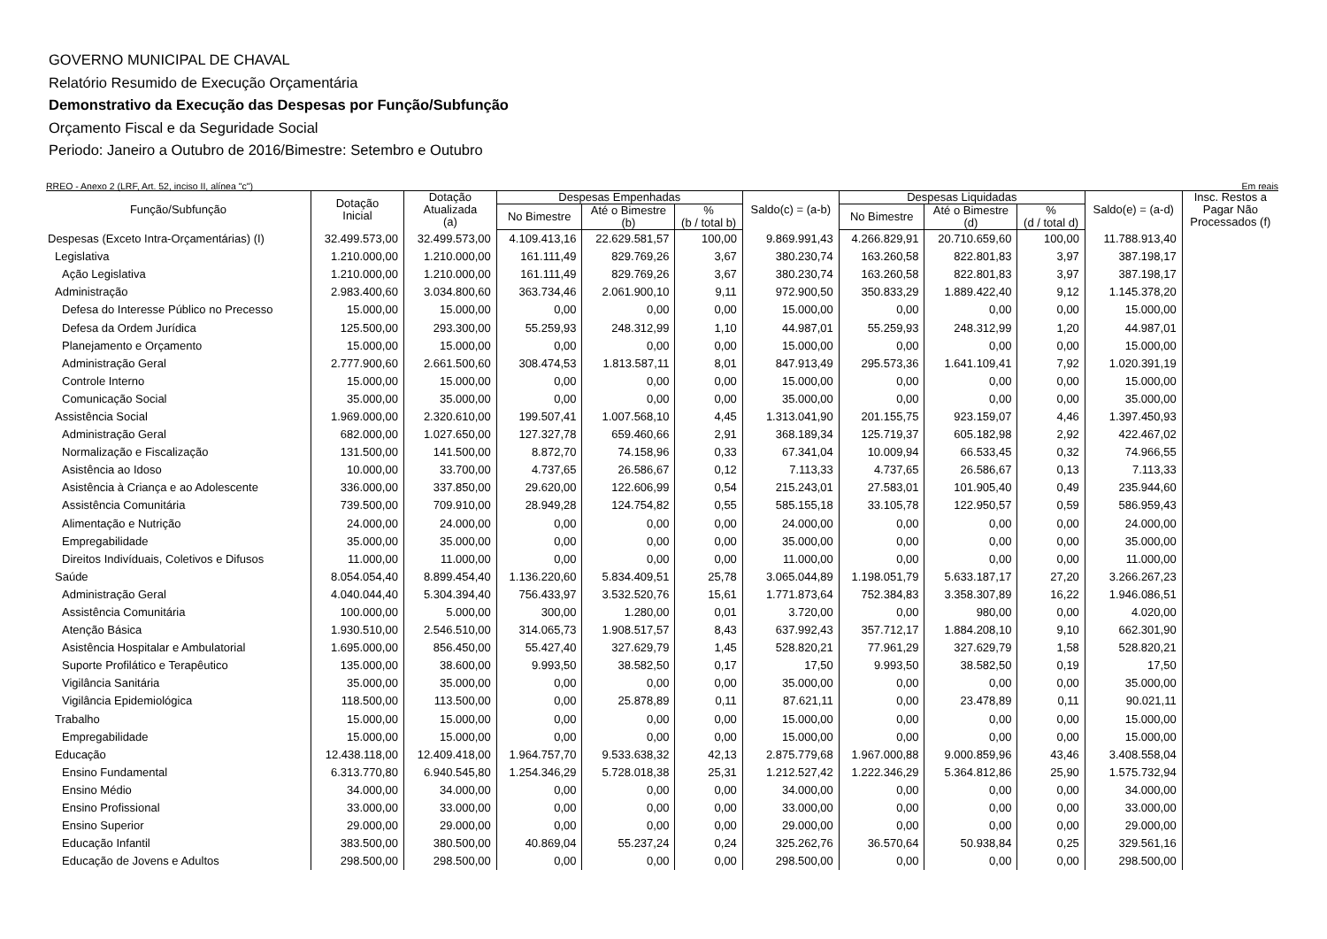GOVERNO MUNICIPAL DE CHAVAL
Relatório Resumido de Execução Orçamentária
Demonstrativo da Execução das Despesas por Função/Subfunção
Orçamento Fiscal e da Seguridade Social
Periodo: Janeiro a Outubro de 2016/Bimestre: Setembro e Outubro
RREO - Anexo 2 (LRF, Art. 52, inciso II, alínea "c") Em reais
| Função/Subfunção | Dotação Inicial | Dotação Atualizada (a) | Despesas Empenhadas | | | Saldo(c) = (a-b) | Despesas Liquidadas | | | Saldo(e) = (a-d) | Insc. Restos a Pagar Não Processados (f) |
| --- | --- | --- | --- | --- | --- | --- | --- | --- | --- | --- | --- |
| | | | No Bimestre | Até o Bimestre (b) | % (b / total b) | | No Bimestre | Até o Bimestre (d) | % (d / total d) | | |
| Despesas (Exceto Intra-Orçamentárias) (I) | 32.499.573,00 | 32.499.573,00 | 4.109.413,16 | 22.629.581,57 | 100,00 | 9.869.991,43 | 4.266.829,91 | 20.710.659,60 | 100,00 | 11.788.913,40 | |
| Legislativa | 1.210.000,00 | 1.210.000,00 | 161.111,49 | 829.769,26 | 3,67 | 380.230,74 | 163.260,58 | 822.801,83 | 3,97 | 387.198,17 | |
| Ação Legislativa | 1.210.000,00 | 1.210.000,00 | 161.111,49 | 829.769,26 | 3,67 | 380.230,74 | 163.260,58 | 822.801,83 | 3,97 | 387.198,17 | |
| Administração | 2.983.400,60 | 3.034.800,60 | 363.734,46 | 2.061.900,10 | 9,11 | 972.900,50 | 350.833,29 | 1.889.422,40 | 9,12 | 1.145.378,20 | |
| Defesa do Interesse Público no Precesso | 15.000,00 | 15.000,00 | 0,00 | 0,00 | 0,00 | 15.000,00 | 0,00 | 0,00 | 0,00 | 15.000,00 | |
| Defesa da Ordem Jurídica | 125.500,00 | 293.300,00 | 55.259,93 | 248.312,99 | 1,10 | 44.987,01 | 55.259,93 | 248.312,99 | 1,20 | 44.987,01 | |
| Planejamento e Orçamento | 15.000,00 | 15.000,00 | 0,00 | 0,00 | 0,00 | 15.000,00 | 0,00 | 0,00 | 0,00 | 15.000,00 | |
| Administração Geral | 2.777.900,60 | 2.661.500,60 | 308.474,53 | 1.813.587,11 | 8,01 | 847.913,49 | 295.573,36 | 1.641.109,41 | 7,92 | 1.020.391,19 | |
| Controle Interno | 15.000,00 | 15.000,00 | 0,00 | 0,00 | 0,00 | 15.000,00 | 0,00 | 0,00 | 0,00 | 15.000,00 | |
| Comunicação Social | 35.000,00 | 35.000,00 | 0,00 | 0,00 | 0,00 | 35.000,00 | 0,00 | 0,00 | 0,00 | 35.000,00 | |
| Assistência Social | 1.969.000,00 | 2.320.610,00 | 199.507,41 | 1.007.568,10 | 4,45 | 1.313.041,90 | 201.155,75 | 923.159,07 | 4,46 | 1.397.450,93 | |
| Administração Geral | 682.000,00 | 1.027.650,00 | 127.327,78 | 659.460,66 | 2,91 | 368.189,34 | 125.719,37 | 605.182,98 | 2,92 | 422.467,02 | |
| Normalização e Fiscalização | 131.500,00 | 141.500,00 | 8.872,70 | 74.158,96 | 0,33 | 67.341,04 | 10.009,94 | 66.533,45 | 0,32 | 74.966,55 | |
| Asistência ao Idoso | 10.000,00 | 33.700,00 | 4.737,65 | 26.586,67 | 0,12 | 7.113,33 | 4.737,65 | 26.586,67 | 0,13 | 7.113,33 | |
| Asistência à Criança e ao Adolescente | 336.000,00 | 337.850,00 | 29.620,00 | 122.606,99 | 0,54 | 215.243,01 | 27.583,01 | 101.905,40 | 0,49 | 235.944,60 | |
| Assistência Comunitária | 739.500,00 | 709.910,00 | 28.949,28 | 124.754,82 | 0,55 | 585.155,18 | 33.105,78 | 122.950,57 | 0,59 | 586.959,43 | |
| Alimentação e Nutrição | 24.000,00 | 24.000,00 | 0,00 | 0,00 | 0,00 | 24.000,00 | 0,00 | 0,00 | 0,00 | 24.000,00 | |
| Empregabilidade | 35.000,00 | 35.000,00 | 0,00 | 0,00 | 0,00 | 35.000,00 | 0,00 | 0,00 | 0,00 | 35.000,00 | |
| Direitos Indivíduais, Coletivos e Difusos | 11.000,00 | 11.000,00 | 0,00 | 0,00 | 0,00 | 11.000,00 | 0,00 | 0,00 | 0,00 | 11.000,00 | |
| Saúde | 8.054.054,40 | 8.899.454,40 | 1.136.220,60 | 5.834.409,51 | 25,78 | 3.065.044,89 | 1.198.051,79 | 5.633.187,17 | 27,20 | 3.266.267,23 | |
| Administração Geral | 4.040.044,40 | 5.304.394,40 | 756.433,97 | 3.532.520,76 | 15,61 | 1.771.873,64 | 752.384,83 | 3.358.307,89 | 16,22 | 1.946.086,51 | |
| Assistência Comunitária | 100.000,00 | 5.000,00 | 300,00 | 1.280,00 | 0,01 | 3.720,00 | 0,00 | 980,00 | 0,00 | 4.020,00 | |
| Atenção Básica | 1.930.510,00 | 2.546.510,00 | 314.065,73 | 1.908.517,57 | 8,43 | 637.992,43 | 357.712,17 | 1.884.208,10 | 9,10 | 662.301,90 | |
| Asistência Hospitalar e Ambulatorial | 1.695.000,00 | 856.450,00 | 55.427,40 | 327.629,79 | 1,45 | 528.820,21 | 77.961,29 | 327.629,79 | 1,58 | 528.820,21 | |
| Suporte Profilático e Terapêutico | 135.000,00 | 38.600,00 | 9.993,50 | 38.582,50 | 0,17 | 17,50 | 9.993,50 | 38.582,50 | 0,19 | 17,50 | |
| Vigilância Sanitária | 35.000,00 | 35.000,00 | 0,00 | 0,00 | 0,00 | 35.000,00 | 0,00 | 0,00 | 0,00 | 35.000,00 | |
| Vigilância Epidemiológica | 118.500,00 | 113.500,00 | 0,00 | 25.878,89 | 0,11 | 87.621,11 | 0,00 | 23.478,89 | 0,11 | 90.021,11 | |
| Trabalho | 15.000,00 | 15.000,00 | 0,00 | 0,00 | 0,00 | 15.000,00 | 0,00 | 0,00 | 0,00 | 15.000,00 | |
| Empregabilidade | 15.000,00 | 15.000,00 | 0,00 | 0,00 | 0,00 | 15.000,00 | 0,00 | 0,00 | 0,00 | 15.000,00 | |
| Educação | 12.438.118,00 | 12.409.418,00 | 1.964.757,70 | 9.533.638,32 | 42,13 | 2.875.779,68 | 1.967.000,88 | 9.000.859,96 | 43,46 | 3.408.558,04 | |
| Ensino Fundamental | 6.313.770,80 | 6.940.545,80 | 1.254.346,29 | 5.728.018,38 | 25,31 | 1.212.527,42 | 1.222.346,29 | 5.364.812,86 | 25,90 | 1.575.732,94 | |
| Ensino Médio | 34.000,00 | 34.000,00 | 0,00 | 0,00 | 0,00 | 34.000,00 | 0,00 | 0,00 | 0,00 | 34.000,00 | |
| Ensino Profissional | 33.000,00 | 33.000,00 | 0,00 | 0,00 | 0,00 | 33.000,00 | 0,00 | 0,00 | 0,00 | 33.000,00 | |
| Ensino Superior | 29.000,00 | 29.000,00 | 0,00 | 0,00 | 0,00 | 29.000,00 | 0,00 | 0,00 | 0,00 | 29.000,00 | |
| Educação Infantil | 383.500,00 | 380.500,00 | 40.869,04 | 55.237,24 | 0,24 | 325.262,76 | 36.570,64 | 50.938,84 | 0,25 | 329.561,16 | |
| Educação de Jovens e Adultos | 298.500,00 | 298.500,00 | 0,00 | 0,00 | 0,00 | 298.500,00 | 0,00 | 0,00 | 0,00 | 298.500,00 | |